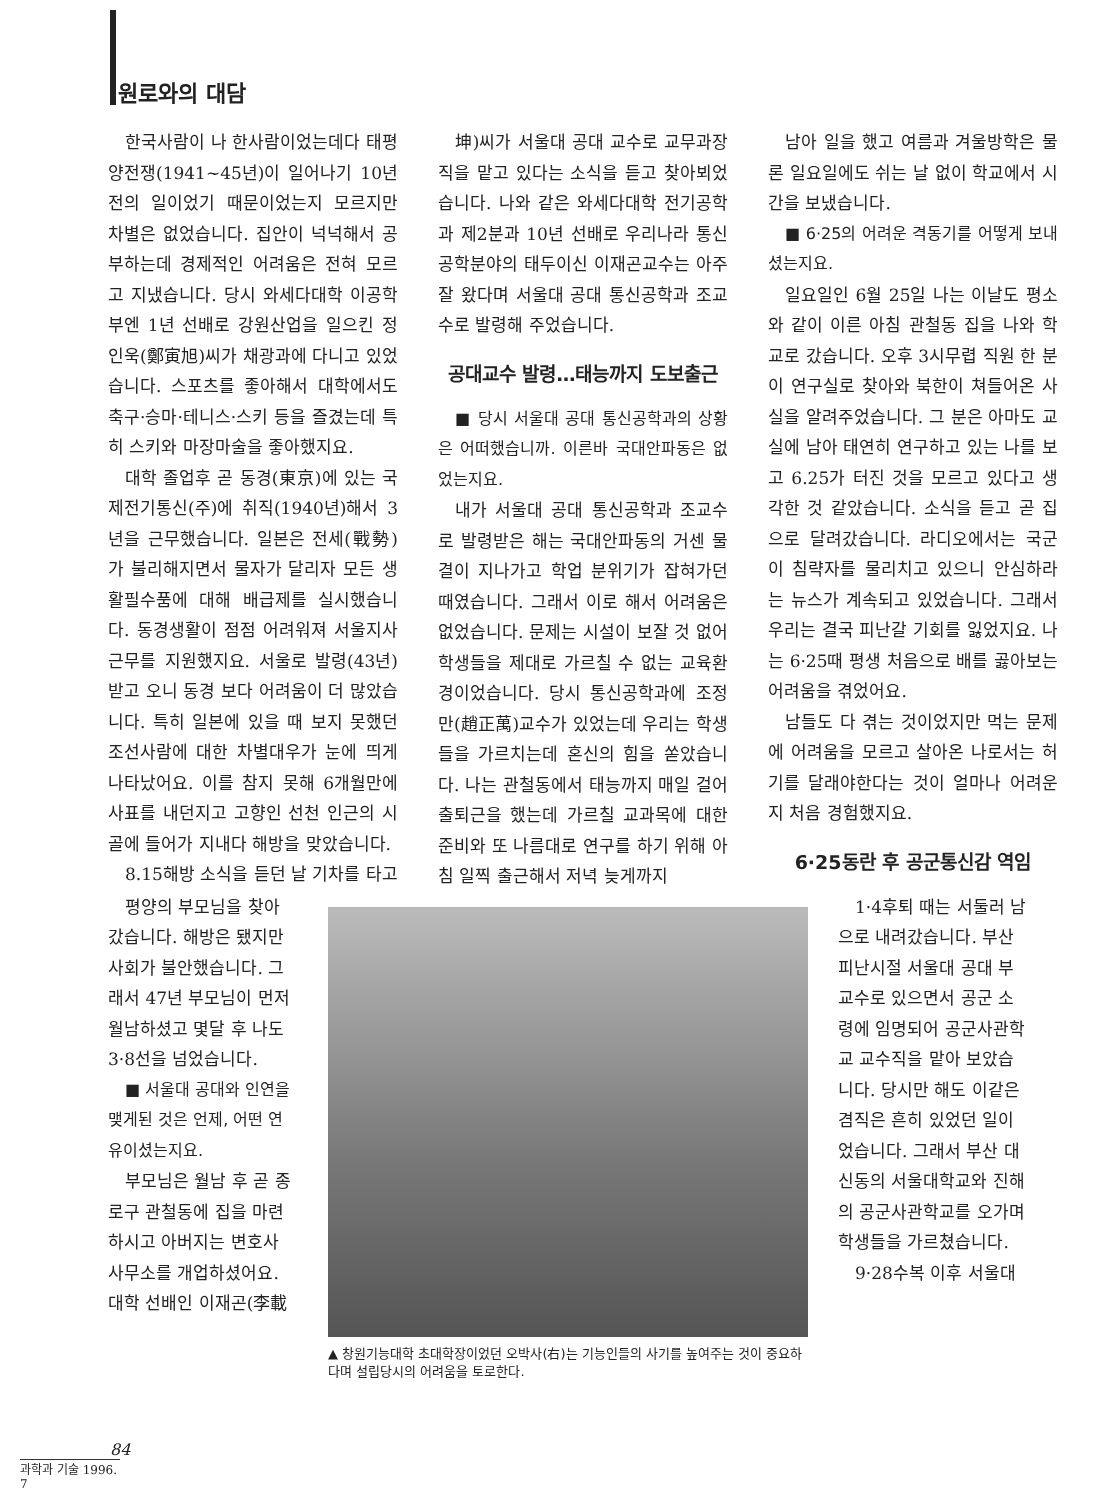원로와의 대담
한국사람이 나 한사람이었는데다 태평양전쟁(1941~45년)이 일어나기 10년 전의 일이었기 때문이었는지 모르지만 차별은 없었습니다. 집안이 넉넉해서 공부하는데 경제적인 어려움은 전혀 모르고 지냈습니다. 당시 와세다대학 이공학부엔 1년 선배로 강원산업을 일으킨 정인욱(鄭寅旭)씨가 채광과에 다니고 있었습니다. 스포츠를 좋아해서 대학에서도 축구·승마·테니스·스키 등을 즐겼는데 특히 스키와 마장마술을 좋아했지요.
대학 졸업후 곧 동경(東京)에 있는 국제전기통신(주)에 취직(1940년)해서 3년을 근무했습니다. 일본은 전세(戰勢)가 불리해지면서 물자가 달리자 모든 생활필수품에 대해 배급제를 실시했습니다. 동경생활이 점점 어려워져 서울지사 근무를 지원했지요. 서울로 발령(43년)받고 오니 동경 보다 어려움이 더 많았습니다. 특히 일본에 있을 때 보지 못했던 조선사람에 대한 차별대우가 눈에 띄게 나타났어요. 이를 참지 못해 6개월만에 사표를 내던지고 고향인 선천 인근의 시골에 들어가 지내다 해방을 맞았습니다.
8.15해방 소식을 듣던 날 기차를 타고
坤)씨가 서울대 공대 교수로 교무과장직을 맡고 있다는 소식을 듣고 찾아뵈었습니다. 나와 같은 와세다대학 전기공학과 제2분과 10년 선배로 우리나라 통신공학분야의 태두이신 이재곤교수는 아주 잘 왔다며 서울대 공대 통신공학과 조교수로 발령해 주었습니다.
공대교수 발령…태능까지 도보출근
■ 당시 서울대 공대 통신공학과의 상황은 어떠했습니까. 이른바 국대안파동은 없었는지요.
내가 서울대 공대 통신공학과 조교수로 발령받은 해는 국대안파동의 거센 물결이 지나가고 학업 분위기가 잡혀가던 때였습니다. 그래서 이로 해서 어려움은 없었습니다. 문제는 시설이 보잘 것 없어 학생들을 제대로 가르칠 수 없는 교육환경이었습니다. 당시 통신공학과에 조정만(趙正萬)교수가 있었는데 우리는 학생들을 가르치는데 혼신의 힘을 쏟았습니다. 나는 관철동에서 태능까지 매일 걸어 출퇴근을 했는데 가르칠 교과목에 대한 준비와 또 나름대로 연구를 하기 위해 아침 일찍 출근해서 저녁 늦게까지
남아 일을 했고 여름과 겨울방학은 물론 일요일에도 쉬는 날 없이 학교에서 시간을 보냈습니다.
■ 6·25의 어려운 격동기를 어떻게 보내셨는지요.
일요일인 6월 25일 나는 이날도 평소와 같이 이른 아침 관철동 집을 나와 학교로 갔습니다. 오후 3시무렵 직원 한 분이 연구실로 찾아와 북한이 쳐들어온 사실을 알려주었습니다. 그 분은 아마도 교실에 남아 태연히 연구하고 있는 나를 보고 6.25가 터진 것을 모르고 있다고 생각한 것 같았습니다. 소식을 듣고 곧 집으로 달려갔습니다. 라디오에서는 국군이 침략자를 물리치고 있으니 안심하라는 뉴스가 계속되고 있었습니다. 그래서 우리는 결국 피난갈 기회를 잃었지요. 나는 6·25때 평생 처음으로 배를 곯아보는 어려움을 겪었어요.
남들도 다 겪는 것이었지만 먹는 문제에 어려움을 모르고 살아온 나로서는 허기를 달래야한다는 것이 얼마나 어려운지 처음 경험했지요.
6·25동란 후 공군통신감 역임
평양의 부모님을 찾아 갔습니다. 해방은 됐지만 사회가 불안했습니다. 그래서 47년 부모님이 먼저 월남하셨고 몇달 후 나도 3·8선을 넘었습니다.
■ 서울대 공대와 인연을 맺게된 것은 언제, 어떤 연유이셨는지요.
부모님은 월남 후 곧 종로구 관철동에 집을 마련하시고 아버지는 변호사 사무소를 개업하셨어요. 대학 선배인 이재곤(李載
▲ 창원기능대학 초대학장이었던 오박사(右)는 기능인들의 사기를 높여주는 것이 중요하다며 설립당시의 어려움을 토로한다.
1·4후퇴 때는 서둘러 남으로 내려갔습니다. 부산 피난시절 서울대 공대 부교수로 있으면서 공군 소령에 임명되어 공군사관학교 교수직을 맡아 보았습니다. 당시만 해도 이같은 겸직은 흔히 있었던 일이었습니다. 그래서 부산 대신동의 서울대학교와 진해의 공군사관학교를 오가며 학생들을 가르쳤습니다.
9·28수복 이후 서울대
84
과학과 기술 1996. 7